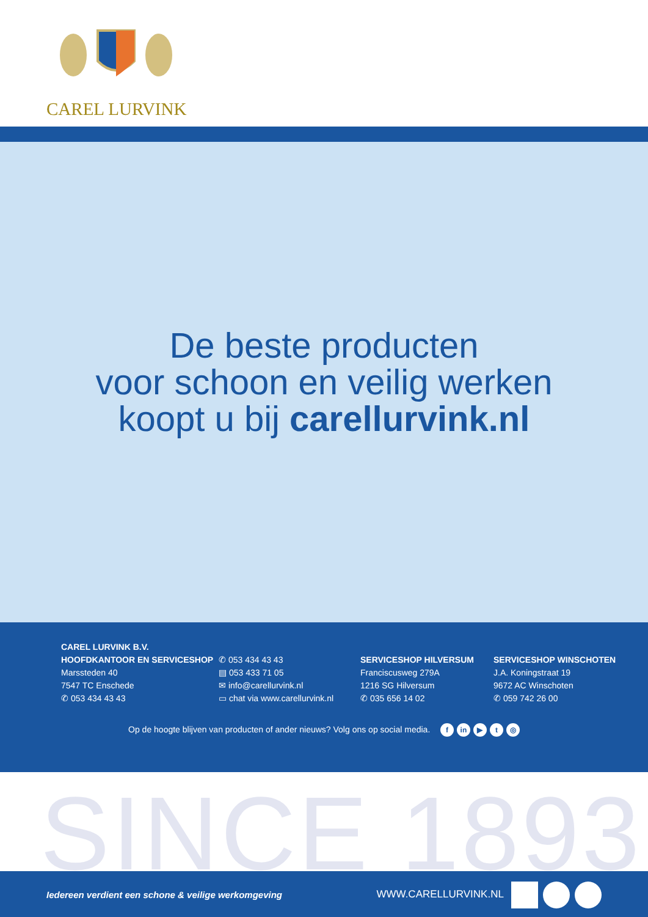CAREL LURVINK
De beste producten
voor schoon en veilig werken
koopt u bij carellurvink.nl
CAREL LURVINK B.V.
HOOFDKANTOOR EN SERVICESHOP
Marssteden 40
7547 TC Enschede
✆ 053 434 43 43
✆ 053 434 43 43
▤ 053 433 71 05
✉ info@carellurvink.nl
▭ chat via www.carellurvink.nl
SERVICESHOP HILVERSUM
Franciscusweg 279A
1216 SG Hilversum
✆ 035 656 14 02
SERVICESHOP WINSCHOTEN
J.A. Koningstraat 19
9672 AC Winschoten
✆ 059 742 26 00
Op de hoogte blijven van producten of ander nieuws? Volg ons op social media. f in ▶ t ◎
SINCE 1893
Iedereen verdient een schone & veilige werkomgeving WWW.CARELLURVINK.NL